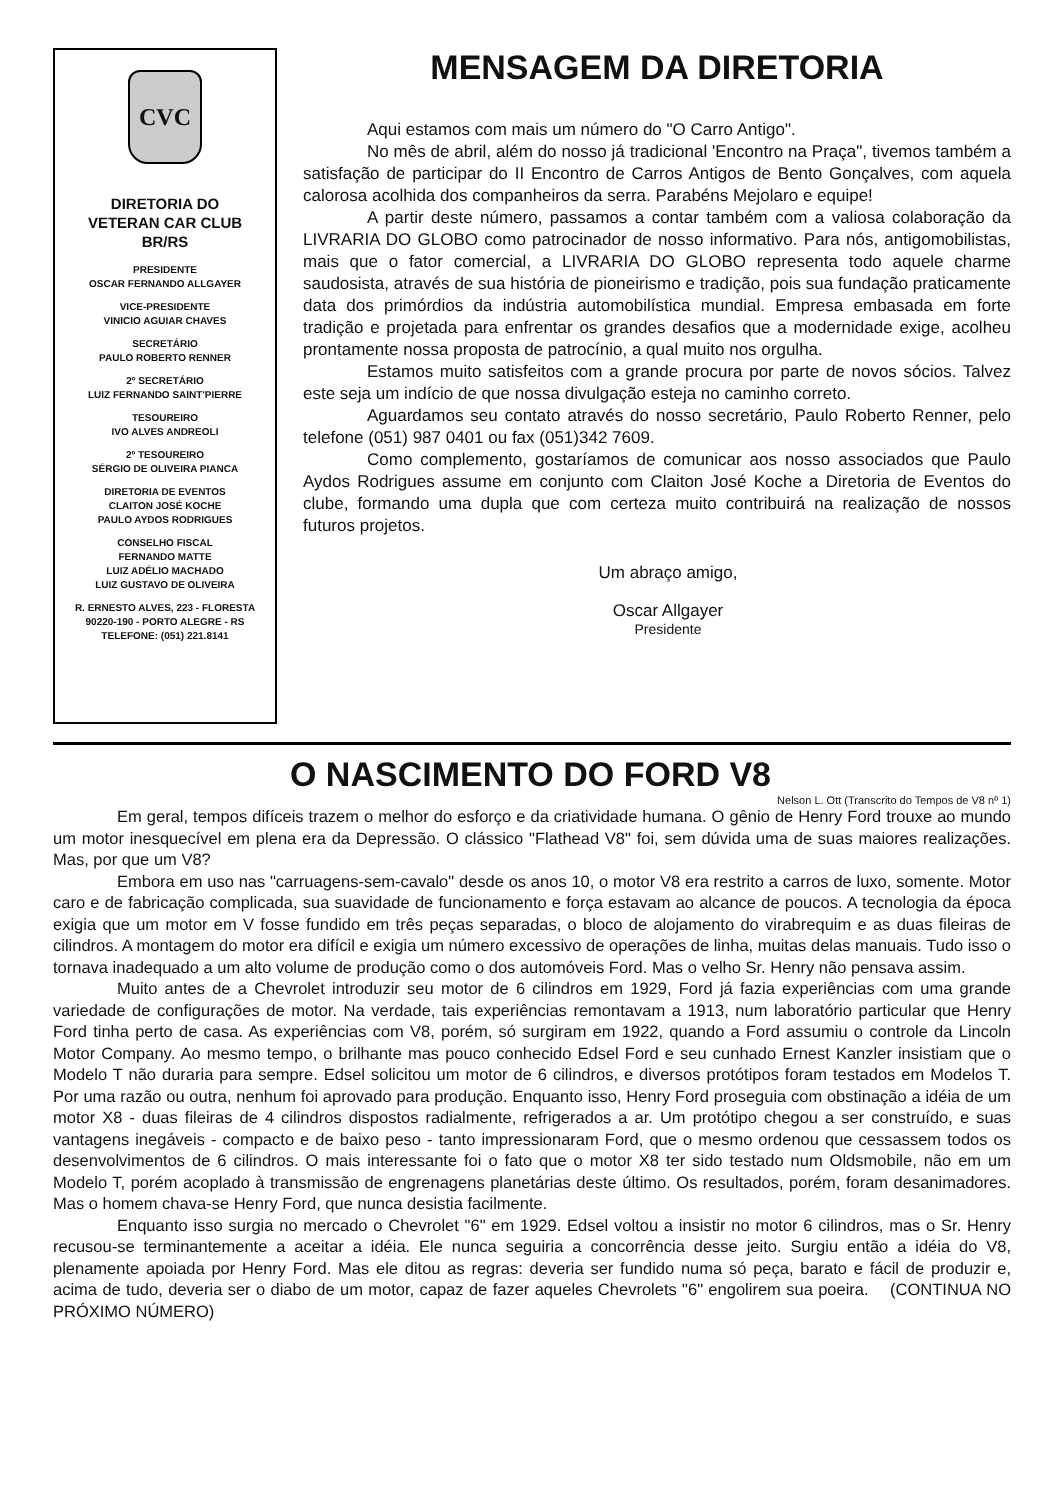CVC
DIRETORIA DO
VETERAN CAR CLUB
BR/RS
PRESIDENTE
OSCAR FERNANDO ALLGAYER
VICE-PRESIDENTE
VINICIO AGUIAR CHAVES
SECRETÁRIO
PAULO ROBERTO RENNER
2º SECRETÁRIO
LUIZ FERNANDO SAINT'PIERRE
TESOUREIRO
IVO ALVES ANDREOLI
2º TESOUREIRO
SÉRGIO DE OLIVEIRA PIANCA
DIRETORIA DE EVENTOS
CLAITON JOSÉ KOCHE
PAULO AYDOS RODRIGUES
CONSELHO FISCAL
FERNANDO MATTE
LUIZ ADÉLIO MACHADO
LUIZ GUSTAVO DE OLIVEIRA
R. ERNESTO ALVES, 223 - FLORESTA
90220-190 - PORTO ALEGRE - RS
TELEFONE: (051) 221.8141
MENSAGEM DA DIRETORIA
Aqui estamos com mais um número do "O Carro Antigo".
No mês de abril, além do nosso já tradicional 'Encontro na Praça", tivemos também a satisfação de participar do II Encontro de Carros Antigos de Bento Gonçalves, com aquela calorosa acolhida dos companheiros da serra. Parabéns Mejolaro e equipe!
A partir deste número, passamos a contar também com a valiosa colaboração da LIVRARIA DO GLOBO como patrocinador de nosso informativo. Para nós, antigomobilistas, mais que o fator comercial, a LIVRARIA DO GLOBO representa todo aquele charme saudosista, através de sua história de pioneirismo e tradição, pois sua fundação praticamente data dos primórdios da indústria automobilística mundial. Empresa embasada em forte tradição e projetada para enfrentar os grandes desafios que a modernidade exige, acolheu prontamente nossa proposta de patrocínio, a qual muito nos orgulha.
Estamos muito satisfeitos com a grande procura por parte de novos sócios. Talvez este seja um indício de que nossa divulgação esteja no caminho correto.
Aguardamos seu contato através do nosso secretário, Paulo Roberto Renner, pelo telefone (051) 987 0401 ou fax (051)342 7609.
Como complemento, gostaríamos de comunicar aos nosso associados que Paulo Aydos Rodrigues assume em conjunto com Claiton José Koche a Diretoria de Eventos do clube, formando uma dupla que com certeza muito contribuirá na realização de nossos futuros projetos.
Um abraço amigo,
Oscar Allgayer
Presidente
O NASCIMENTO DO FORD V8
Nelson L. Ott (Transcrito do Tempos de V8 nº 1)
Em geral, tempos difíceis trazem o melhor do esforço e da criatividade humana. O gênio de Henry Ford trouxe ao mundo um motor inesquecível em plena era da Depressão. O clássico "Flathead V8" foi, sem dúvida uma de suas maiores realizações. Mas, por que um V8?
Embora em uso nas "carruagens-sem-cavalo" desde os anos 10, o motor V8 era restrito a carros de luxo, somente. Motor caro e de fabricação complicada, sua suavidade de funcionamento e força estavam ao alcance de poucos. A tecnologia da época exigia que um motor em V fosse fundido em três peças separadas, o bloco de alojamento do virabrequim e as duas fileiras de cilindros. A montagem do motor era difícil e exigia um número excessivo de operações de linha, muitas delas manuais. Tudo isso o tornava inadequado a um alto volume de produção como o dos automóveis Ford. Mas o velho Sr. Henry não pensava assim.
Muito antes de a Chevrolet introduzir seu motor de 6 cilindros em 1929, Ford já fazia experiências com uma grande variedade de configurações de motor. Na verdade, tais experiências remontavam a 1913, num laboratório particular que Henry Ford tinha perto de casa. As experiências com V8, porém, só surgiram em 1922, quando a Ford assumiu o controle da Lincoln Motor Company. Ao mesmo tempo, o brilhante mas pouco conhecido Edsel Ford e seu cunhado Ernest Kanzler insistiam que o Modelo T não duraria para sempre. Edsel solicitou um motor de 6 cilindros, e diversos protótipos foram testados em Modelos T. Por uma razão ou outra, nenhum foi aprovado para produção. Enquanto isso, Henry Ford proseguia com obstinação a idéia de um motor X8 - duas fileiras de 4 cilindros dispostos radialmente, refrigerados a ar. Um protótipo chegou a ser construído, e suas vantagens inegáveis - compacto e de baixo peso - tanto impressionaram Ford, que o mesmo ordenou que cessassem todos os desenvolvimentos de 6 cilindros. O mais interessante foi o fato que o motor X8 ter sido testado num Oldsmobile, não em um Modelo T, porém acoplado à transmissão de engrenagens planetárias deste último. Os resultados, porém, foram desanimadores. Mas o homem chava-se Henry Ford, que nunca desistia facilmente.
Enquanto isso surgia no mercado o Chevrolet "6" em 1929. Edsel voltou a insistir no motor 6 cilindros, mas o Sr. Henry recusou-se terminantemente a aceitar a idéia. Ele nunca seguiria a concorrência desse jeito. Surgiu então a idéia do V8, plenamente apoiada por Henry Ford. Mas ele ditou as regras: deveria ser fundido numa só peça, barato e fácil de produzir e, acima de tudo, deveria ser o diabo de um motor, capaz de fazer aqueles Chevrolets "6" engolirem sua poeira. (CONTINUA NO PRÓXIMO NÚMERO)